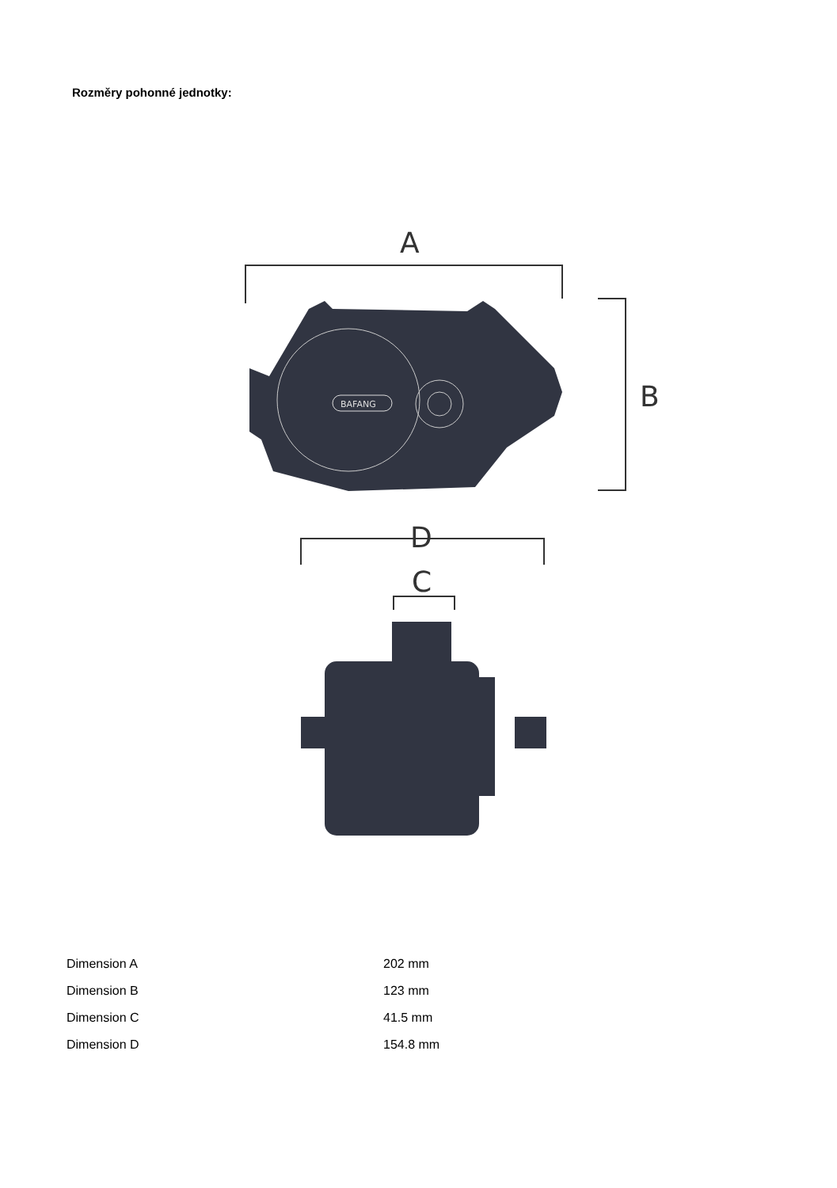Rozměry pohonné jednotky:
A
B
D
C
BAFANG
| Dimension A | 202 mm |
| Dimension B | 123 mm |
| Dimension C | 41.5 mm |
| Dimension D | 154.8 mm |